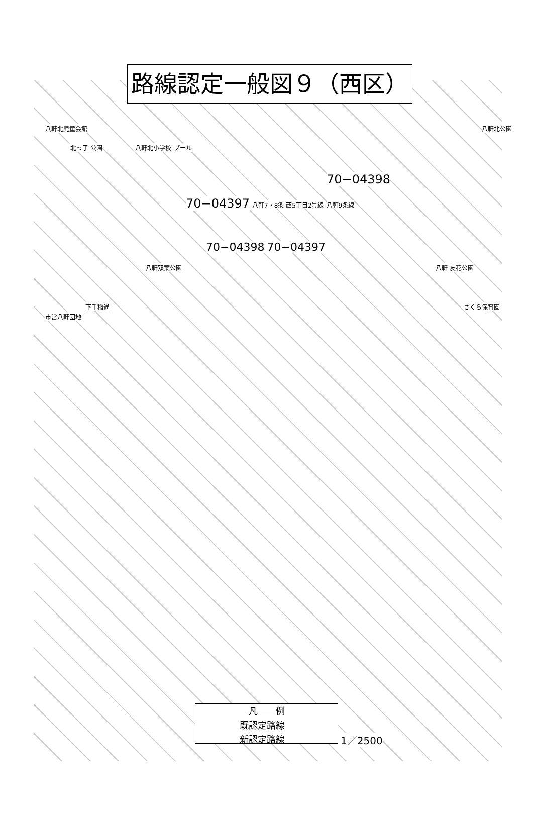路線認定一般図９（西区）
八軒北児童会館 八軒北公園
北っ子 公園 八軒北小学校 プール
70−04398
70−04397 八軒7・8条 西5丁目2号線 八軒9条線
70−04398 70−04397
八軒双葉公園 八軒 友花公園
下手稲通 さくら保育園 市営八軒団地
凡　　例
既認定路線
新認定路線
1／2500